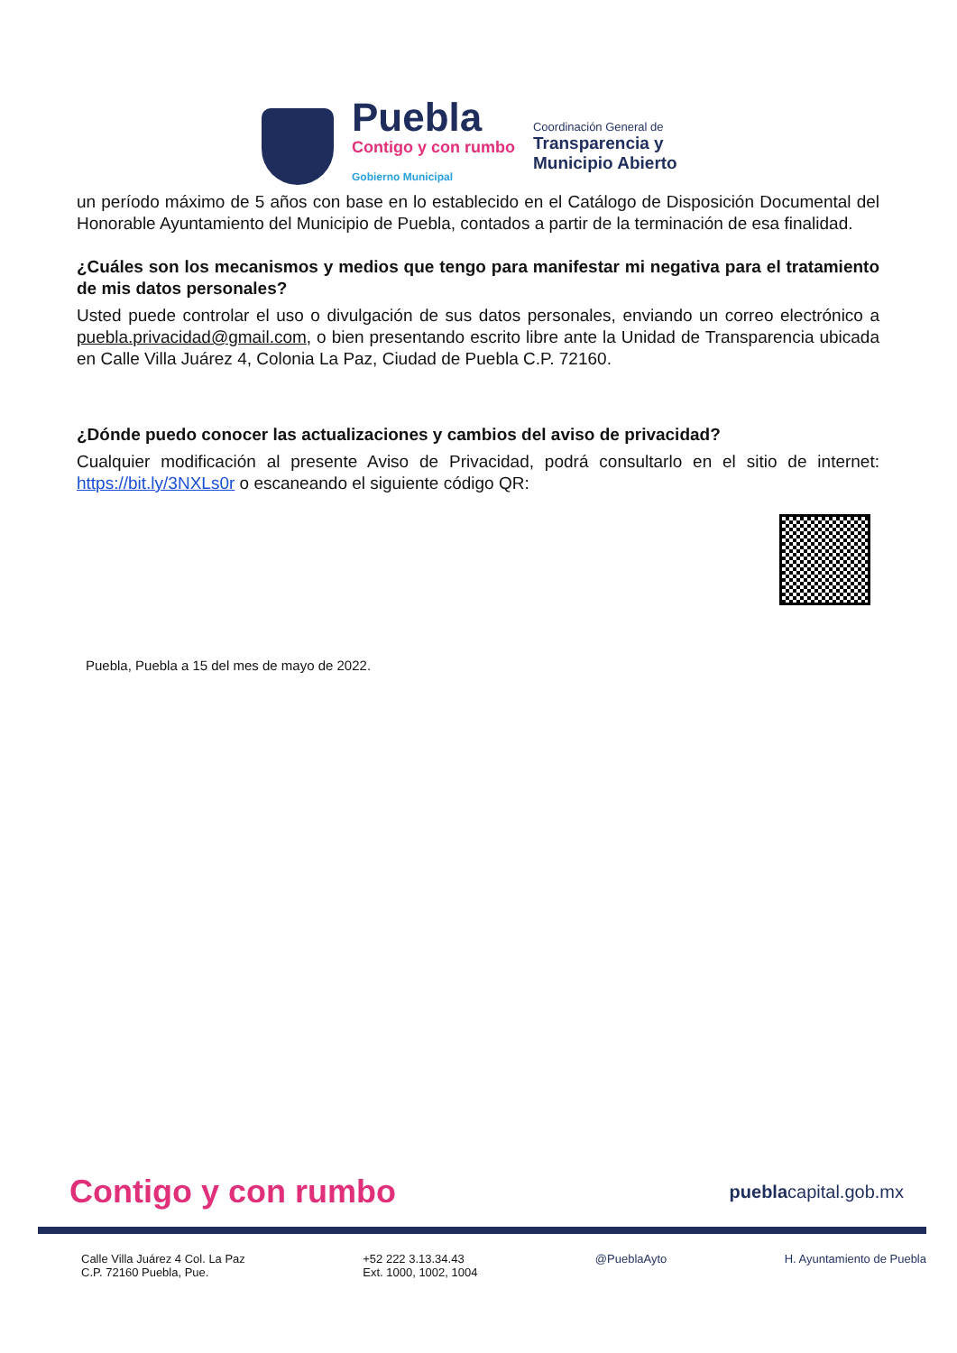Puebla
Contigo y con rumbo
Gobierno Municipal
Coordinación General de
Transparencia y
Municipio Abierto
un período máximo de 5 años con base en lo establecido en el Catálogo de Disposición Documental del Honorable Ayuntamiento del Municipio de Puebla, contados a partir de la terminación de esa finalidad.
¿Cuáles son los mecanismos y medios que tengo para manifestar mi negativa para el tratamiento de mis datos personales?
Usted puede controlar el uso o divulgación de sus datos personales, enviando un correo electrónico a puebla.privacidad@gmail.com, o bien presentando escrito libre ante la Unidad de Transparencia ubicada en Calle Villa Juárez 4, Colonia La Paz, Ciudad de Puebla C.P. 72160.
¿Dónde puedo conocer las actualizaciones y cambios del aviso de privacidad?
Cualquier modificación al presente Aviso de Privacidad, podrá consultarlo en el sitio de internet: https://bit.ly/3NXLs0r o escaneando el siguiente código QR:
Puebla, Puebla a 15 del mes de mayo de 2022.
Contigo y con rumbo pueblacapital.gob.mx
Calle Villa Juárez 4 Col. La Paz
C.P. 72160 Puebla, Pue.
+52 222 3.13.34.43
Ext. 1000, 1002, 1004
@PueblaAyto H. Ayuntamiento de Puebla